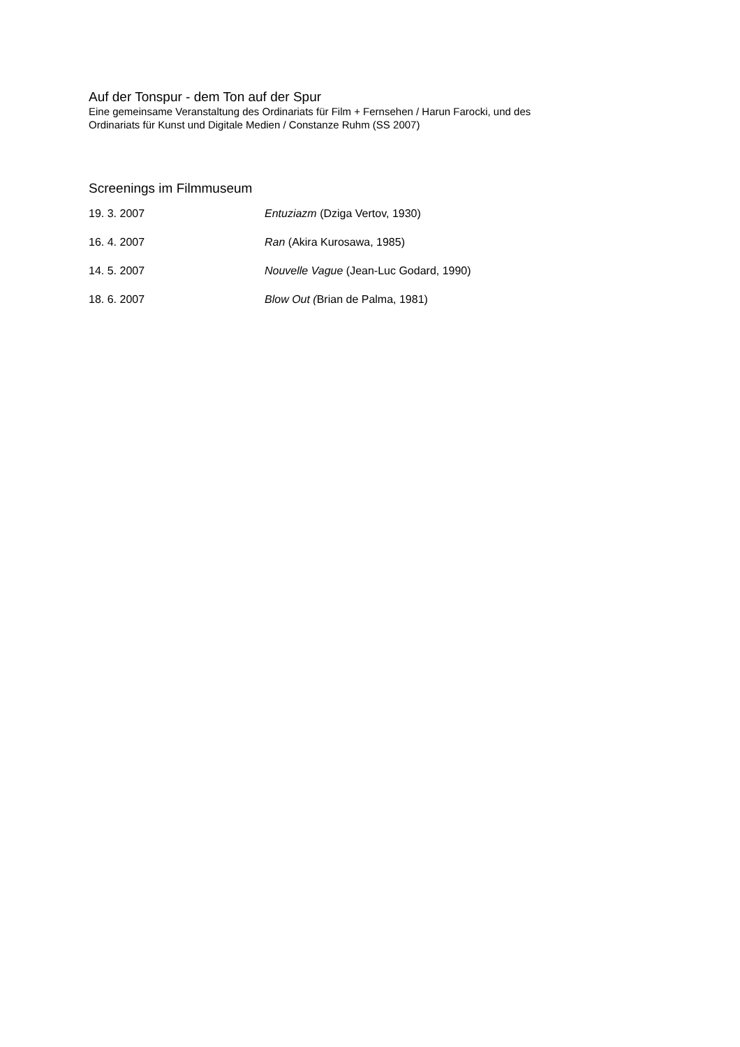Auf der Tonspur - dem Ton auf der Spur
Eine gemeinsame Veranstaltung des Ordinariats für Film + Fernsehen / Harun Farocki, und des
Ordinariats für Kunst und Digitale Medien / Constanze Ruhm (SS 2007)
Screenings im Filmmuseum
19. 3. 2007 Entuziazm (Dziga Vertov, 1930)
16. 4. 2007 Ran (Akira Kurosawa, 1985)
14. 5. 2007 Nouvelle Vague (Jean-Luc Godard, 1990)
18. 6. 2007 Blow Out (Brian de Palma, 1981)